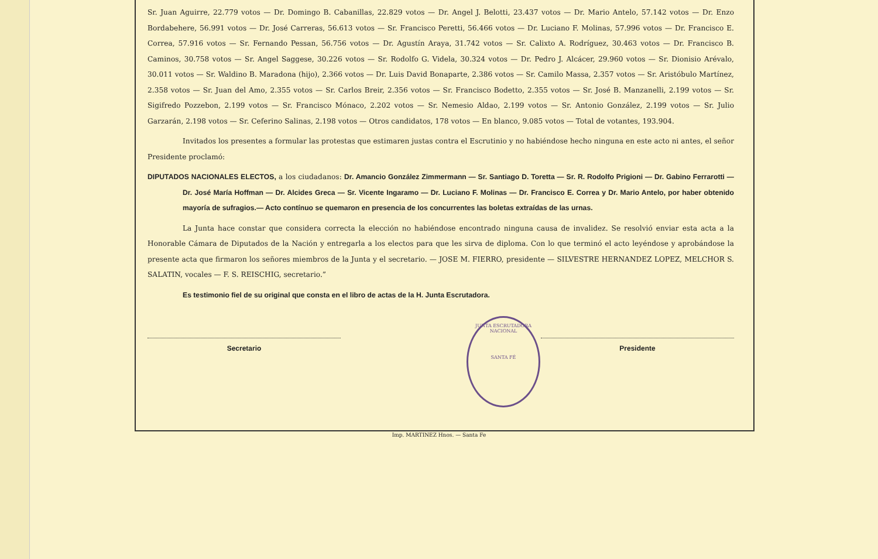Sr. Juan Aguirre, 22.779 votos — Dr. Domingo B. Cabanillas, 22.829 votos — Dr. Angel J. Belotti, 23.437 votos — Dr. Mario Antelo, 57.142 votos — Dr. Enzo Bordabehere, 56.991 votos — Dr. José Carreras, 56.613 votos — Sr. Francisco Peretti, 56.466 votos — Dr. Luciano F. Molinas, 57.996 votos — Dr. Francisco E. Correa, 57.916 votos — Sr. Fernando Pessan, 56.756 votos — Dr. Agustín Araya, 31.742 votos — Sr. Calixto A. Rodríguez, 30.463 votos — Dr. Francisco B. Caminos, 30.758 votos — Sr. Angel Saggese, 30.226 votos — Sr. Rodolfo G. Videla, 30.324 votos — Dr. Pedro J. Alcácer, 29.960 votos — Sr. Dionisio Arévalo, 30.011 votos — Sr. Waldino B. Maradona (hijo), 2.366 votos — Dr. Luis David Bonaparte, 2.386 votos — Sr. Camilo Massa, 2.357 votos — Sr. Aristóbulo Martínez, 2.358 votos — Sr. Juan del Amo, 2.355 votos — Sr. Carlos Breir, 2.356 votos — Sr. Francisco Bodetto, 2.355 votos — Sr. José B. Manzanelli, 2.199 votos — Sr. Sigifredo Pozzebon, 2.199 votos — Sr. Francisco Mónaco, 2.202 votos — Sr. Nemesio Aldao, 2.199 votos — Sr. Antonio González, 2.199 votos — Sr. Julio Garzarán, 2.198 votos — Sr. Ceferino Salinas, 2.198 votos — Otros candidatos, 178 votos — En blanco, 9.085 votos — Total de votantes, 193.904.
Invitados los presentes a formular las protestas que estimaren justas contra el Escrutinio y no habiéndose hecho ninguna en este acto ni antes, el señor Presidente proclamó:
DIPUTADOS NACIONALES ELECTOS, a los ciudadanos: Dr. Amancio González Zimmermann — Sr. Santiago D. Toretta — Sr. R. Rodolfo Prigioni — Dr. Gabino Ferrarotti — Dr. José María Hoffman — Dr. Alcides Greca — Sr. Vicente Ingaramo — Dr. Luciano F. Molinas — Dr. Francisco E. Correa y Dr. Mario Antelo, por haber obtenido mayoría de sufragios.— Acto contínuo se quemaron en presencia de los concurrentes las boletas extraídas de las urnas.
La Junta hace constar que considera correcta la elección no habiéndose encontrado ninguna causa de invalidez. Se resolvió enviar esta acta a la Honorable Cámara de Diputados de la Nación y entregarla a los electos para que les sirva de diploma. Con lo que terminó el acto leyéndose y aprobándose la presente acta que firmaron los señores miembros de la Junta y el secretario. — JOSE M. FIERRO, presidente — SILVESTRE HERNANDEZ LOPEZ, MELCHOR S. SALATIN, vocales — F. S. REISCHIG, secretario.”
Es testimonio fiel de su original que consta en el libro de actas de la H. Junta Escrutadora.
Secretario Presidente
JUNTA ESCRUTADORA NACIONAL
SANTA FÉ
Imp. MARTINEZ Hnos. — Santa Fe